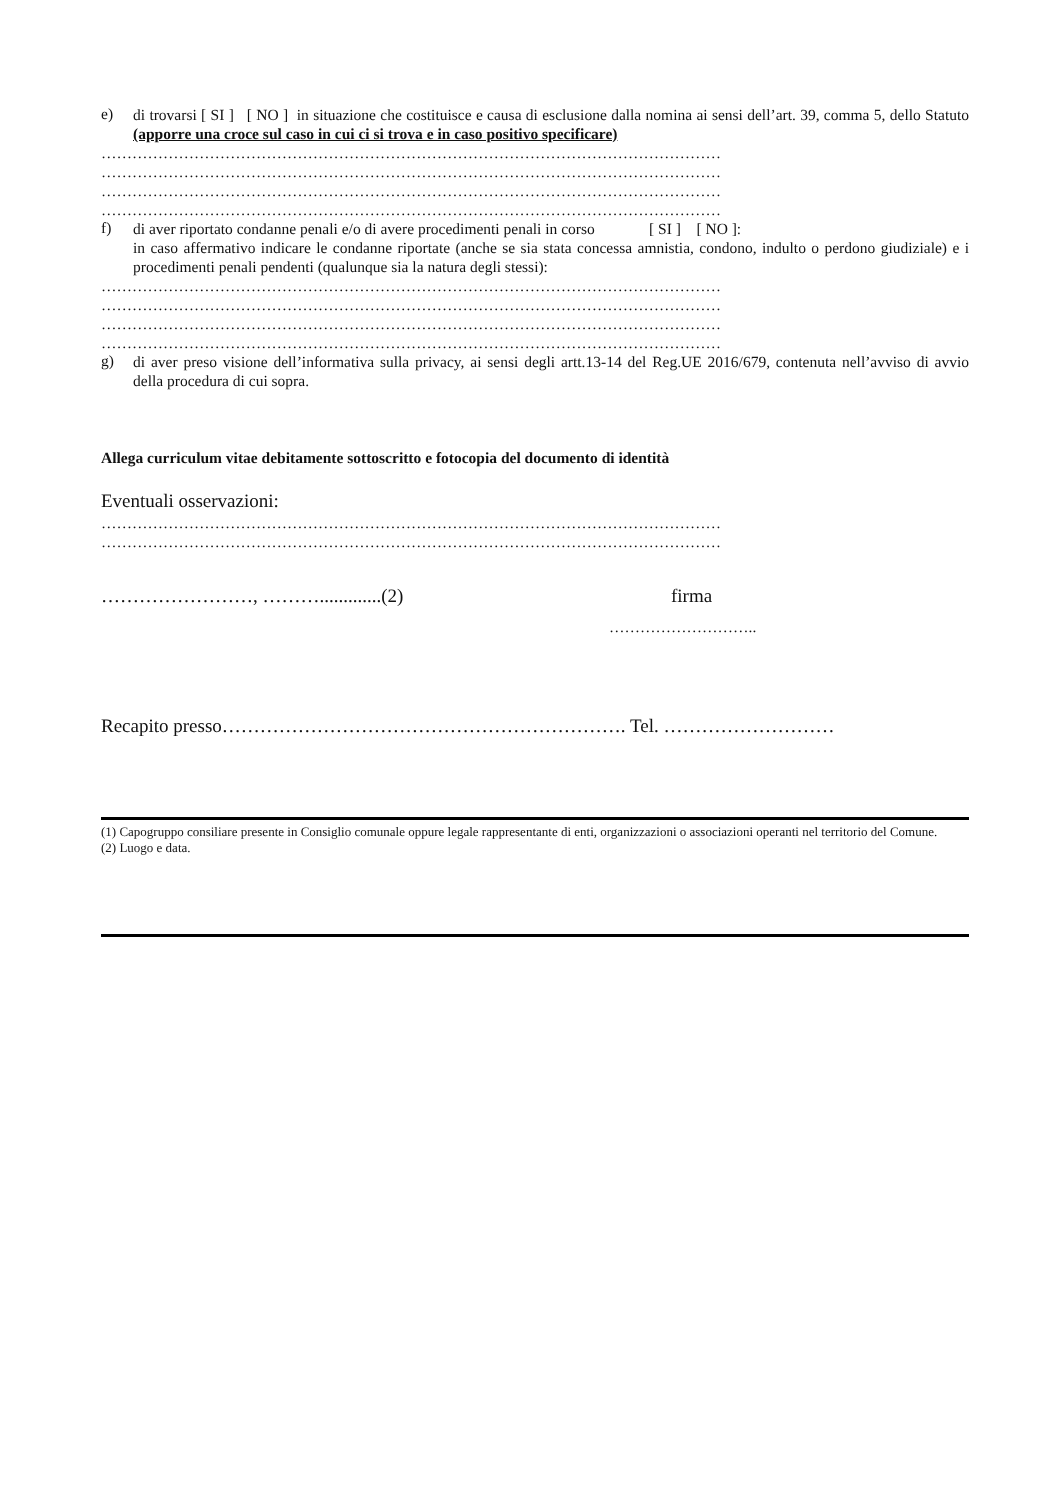e)
di trovarsi [ SI ] [ NO ] in situazione che costituisce e causa di esclusione dalla nomina ai sensi dell’art. 39, comma 5, dello Statuto (apporre una croce sul caso in cui ci si trova e in caso positivo specificare)
…………………………………………………………………………………………………………
…………………………………………………………………………………………………………
…………………………………………………………………………………………………………
…………………………………………………………………………………………………………
f)
di aver riportato condanne penali e/o di avere procedimenti penali in corso [ SI ] [ NO ]:
in caso affermativo indicare le condanne riportate (anche se sia stata concessa amnistia, condono, indulto o perdono giudiziale) e i procedimenti penali pendenti (qualunque sia la natura degli stessi):
…………………………………………………………………………………………………………
…………………………………………………………………………………………………………
…………………………………………………………………………………………………………
…………………………………………………………………………………………………………
g)
di aver preso visione dell’informativa sulla privacy, ai sensi degli artt.13-14 del Reg.UE 2016/679, contenuta nell’avviso di avvio della procedura di cui sopra.
Allega curriculum vitae debitamente sottoscritto e fotocopia del documento di identità
Eventuali osservazioni:
…………………………………………………………………………………………………………
…………………………………………………………………………………………………………
……………………, ……….............(2) firma
………………………..
Recapito presso………………………………………………………. Tel. ………………………
(1) Capogruppo consiliare presente in Consiglio comunale oppure legale rappresentante di enti, organizzazioni o associazioni operanti nel territorio del Comune.
(2) Luogo e data.